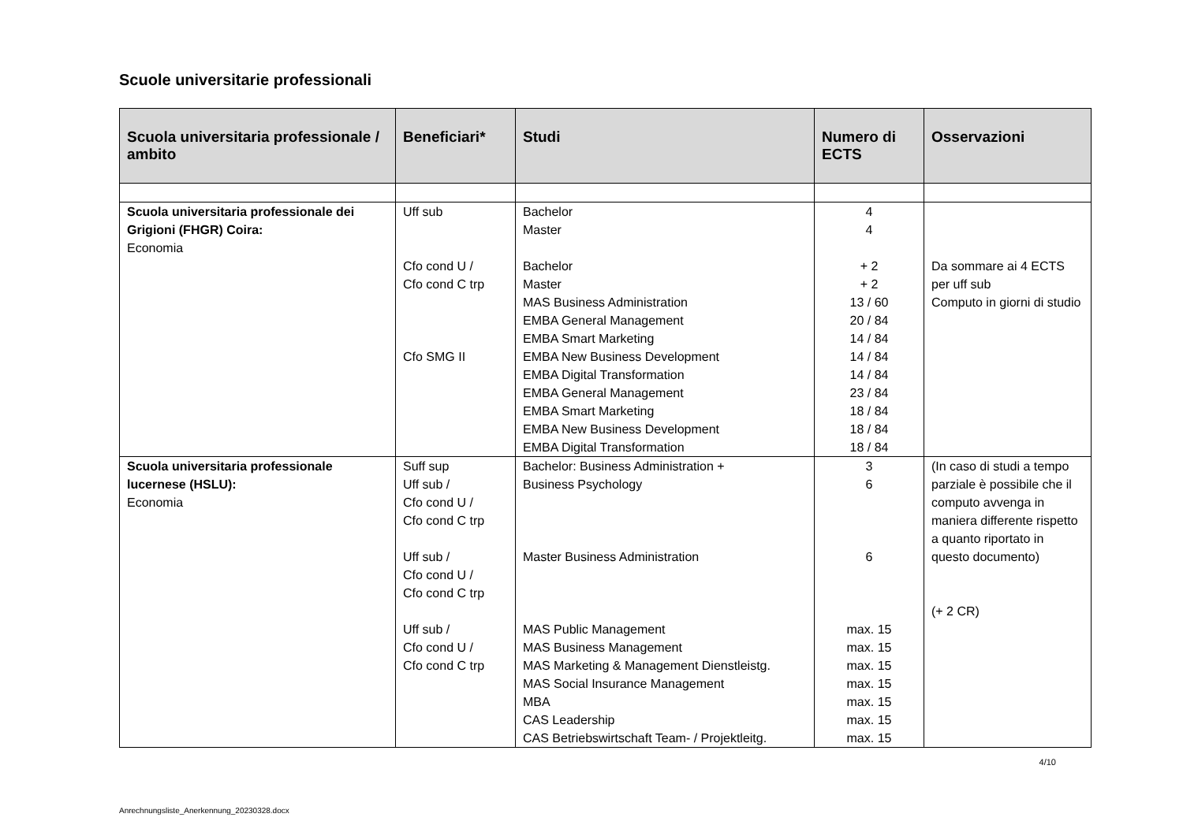Scuole universitarie professionali
| Scuola universitaria professionale / ambito | Beneficiari* | Studi | Numero di ECTS | Osservazioni |
| --- | --- | --- | --- | --- |
| Scuola universitaria professionale dei Grigioni (FHGR) Coira: Economia | Uff sub Cfo cond U / Cfo cond C trp Cfo SMG II | Bachelor Master Bachelor Master MAS Business Administration EMBA General Management EMBA Smart Marketing EMBA New Business Development EMBA Digital Transformation EMBA General Management EMBA Smart Marketing EMBA New Business Development EMBA Digital Transformation | 4 4 + 2 + 2 13 / 60 20 / 84 14 / 84 14 / 84 14 / 84 23 / 84 18 / 84 18 / 84 18 / 84 | Da sommare ai 4 ECTS per uff sub Computo in giorni di studio |
| Scuola universitaria professionale lucernese (HSLU): Economia | Suff sup Uff sub / Cfo cond U / Cfo cond C trp Uff sub / Cfo cond U / Cfo cond C trp Uff sub / Cfo cond U / Cfo cond C trp | Bachelor: Business Administration + Business Psychology Master Business Administration MAS Public Management MAS Business Management MAS Marketing & Management Dienstleistg. MAS Social Insurance Management MBA CAS Leadership CAS Betriebswirtschaft Team- / Projektleitg. | 3 6 6 max. 15 max. 15 max. 15 max. 15 max. 15 max. 15 max. 15 | (In caso di studi a tempo parziale è possibile che il computo avvenga in maniera differente rispetto a quanto riportato in questo documento) (+ 2 CR) |
4/10
Anrechnungsliste_Anerkennung_20230328.docx